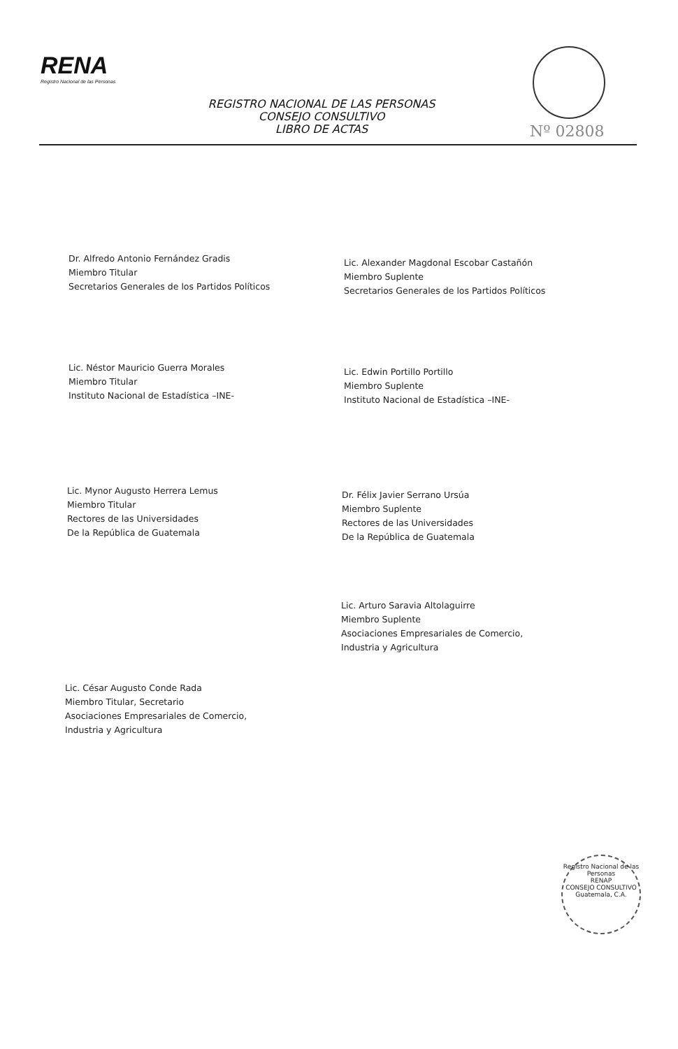RENA
Registro Nacional de las Personas
REGISTRO NACIONAL DE LAS PERSONAS
CONSEJO CONSULTIVO
LIBRO DE ACTAS
Nº 02808
Dr. Alfredo Antonio Fernández Gradis
Miembro Titular
Secretarios Generales de los Partidos Políticos
Lic. Alexander Magdonal Escobar Castañón
Miembro Suplente
Secretarios Generales de los Partidos Políticos
Lic. Néstor Mauricio Guerra Morales
Miembro Titular
Instituto Nacional de Estadística –INE-
Lic. Edwin Portillo Portillo
Miembro Suplente
Instituto Nacional de Estadística –INE-
Lic. Mynor Augusto Herrera Lemus
Miembro Titular
Rectores de las Universidades
De la República de Guatemala
Dr. Félix Javier Serrano Ursúa
Miembro Suplente
Rectores de las Universidades
De la República de Guatemala
Lic. Arturo Saravia Altolaguirre
Miembro Suplente
Asociaciones Empresariales de Comercio,
Industria y Agricultura
Lic. César Augusto Conde Rada
Miembro Titular, Secretario
Asociaciones Empresariales de Comercio,
Industria y Agricultura
Registro Nacional de las Personas
RENAP
CONSEJO CONSULTIVO
Guatemala, C.A.